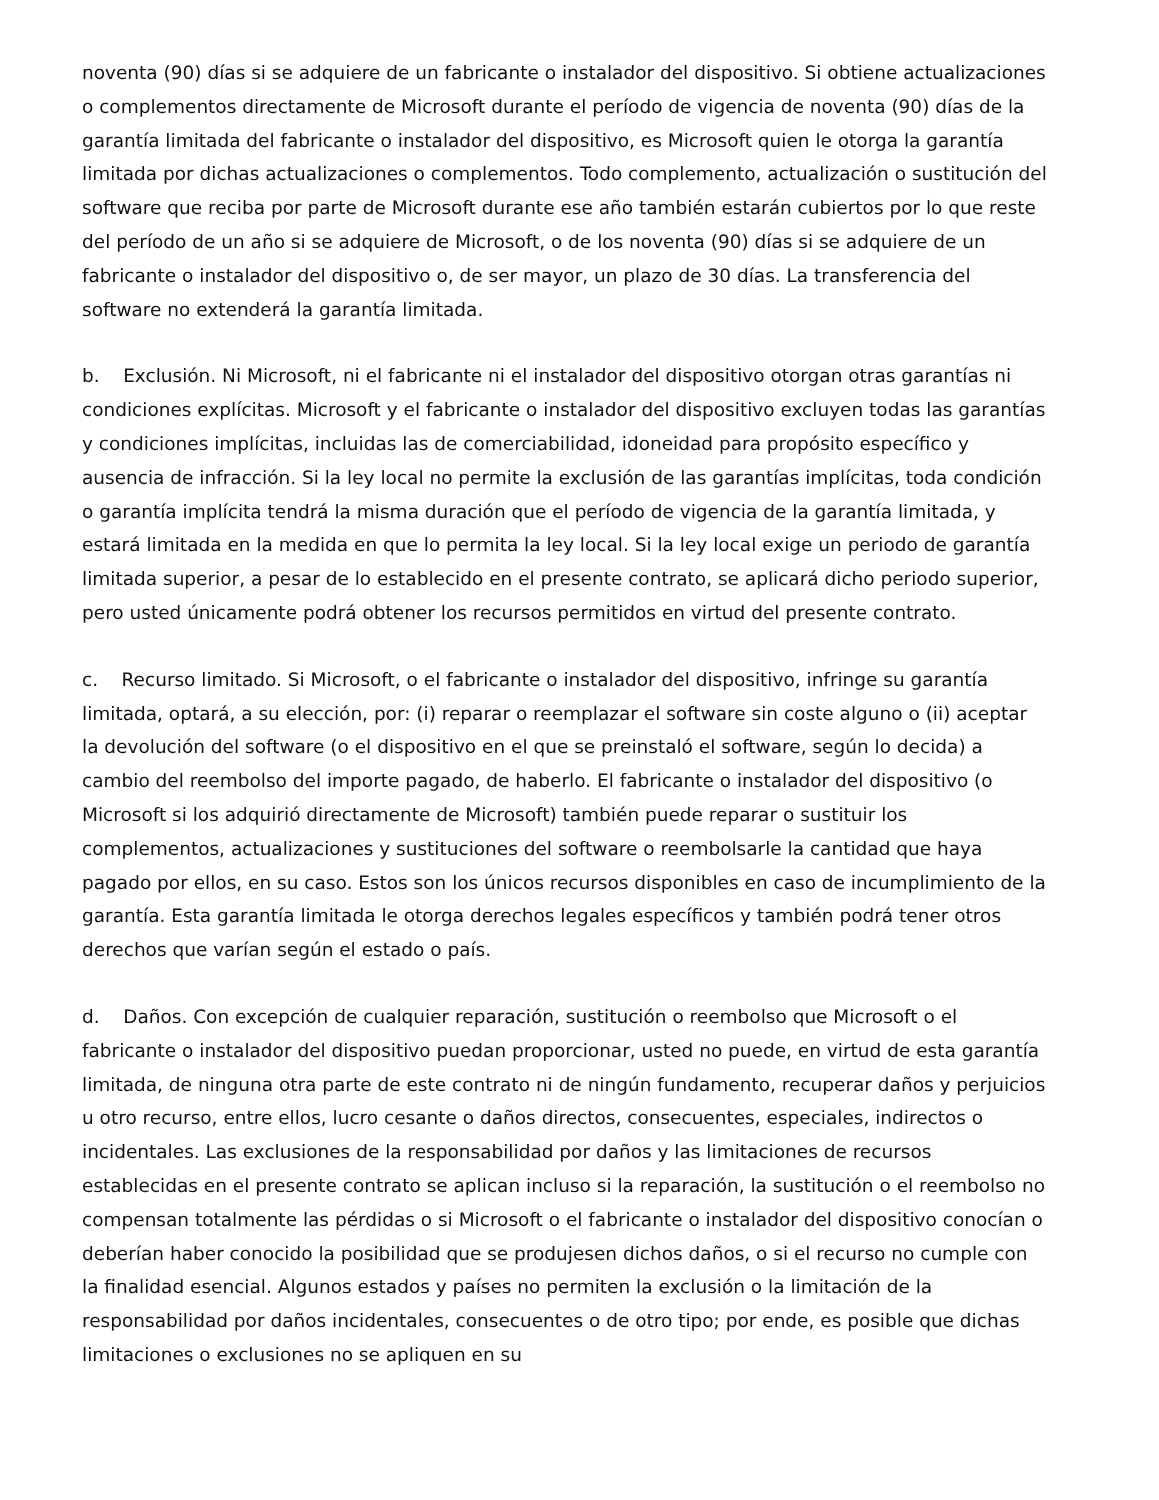noventa (90) días si se adquiere de un fabricante o instalador del dispositivo. Si obtiene actualizaciones o complementos directamente de Microsoft durante el período de vigencia de noventa (90) días de la garantía limitada del fabricante o instalador del dispositivo, es Microsoft quien le otorga la garantía limitada por dichas actualizaciones o complementos. Todo complemento, actualización o sustitución del software que reciba por parte de Microsoft durante ese año también estarán cubiertos por lo que reste del período de un año si se adquiere de Microsoft, o de los noventa (90) días si se adquiere de un fabricante o instalador del dispositivo o, de ser mayor, un plazo de 30 días. La transferencia del software no extenderá la garantía limitada.
b. Exclusión. Ni Microsoft, ni el fabricante ni el instalador del dispositivo otorgan otras garantías ni condiciones explícitas. Microsoft y el fabricante o instalador del dispositivo excluyen todas las garantías y condiciones implícitas, incluidas las de comerciabilidad, idoneidad para propósito específico y ausencia de infracción. Si la ley local no permite la exclusión de las garantías implícitas, toda condición o garantía implícita tendrá la misma duración que el período de vigencia de la garantía limitada, y estará limitada en la medida en que lo permita la ley local. Si la ley local exige un periodo de garantía limitada superior, a pesar de lo establecido en el presente contrato, se aplicará dicho periodo superior, pero usted únicamente podrá obtener los recursos permitidos en virtud del presente contrato.
c. Recurso limitado. Si Microsoft, o el fabricante o instalador del dispositivo, infringe su garantía limitada, optará, a su elección, por: (i) reparar o reemplazar el software sin coste alguno o (ii) aceptar la devolución del software (o el dispositivo en el que se preinstaló el software, según lo decida) a cambio del reembolso del importe pagado, de haberlo. El fabricante o instalador del dispositivo (o Microsoft si los adquirió directamente de Microsoft) también puede reparar o sustituir los complementos, actualizaciones y sustituciones del software o reembolsarle la cantidad que haya pagado por ellos, en su caso. Estos son los únicos recursos disponibles en caso de incumplimiento de la garantía. Esta garantía limitada le otorga derechos legales específicos y también podrá tener otros derechos que varían según el estado o país.
d. Daños. Con excepción de cualquier reparación, sustitución o reembolso que Microsoft o el fabricante o instalador del dispositivo puedan proporcionar, usted no puede, en virtud de esta garantía limitada, de ninguna otra parte de este contrato ni de ningún fundamento, recuperar daños y perjuicios u otro recurso, entre ellos, lucro cesante o daños directos, consecuentes, especiales, indirectos o incidentales. Las exclusiones de la responsabilidad por daños y las limitaciones de recursos establecidas en el presente contrato se aplican incluso si la reparación, la sustitución o el reembolso no compensan totalmente las pérdidas o si Microsoft o el fabricante o instalador del dispositivo conocían o deberían haber conocido la posibilidad que se produjesen dichos daños, o si el recurso no cumple con la finalidad esencial. Algunos estados y países no permiten la exclusión o la limitación de la responsabilidad por daños incidentales, consecuentes o de otro tipo; por ende, es posible que dichas limitaciones o exclusiones no se apliquen en su